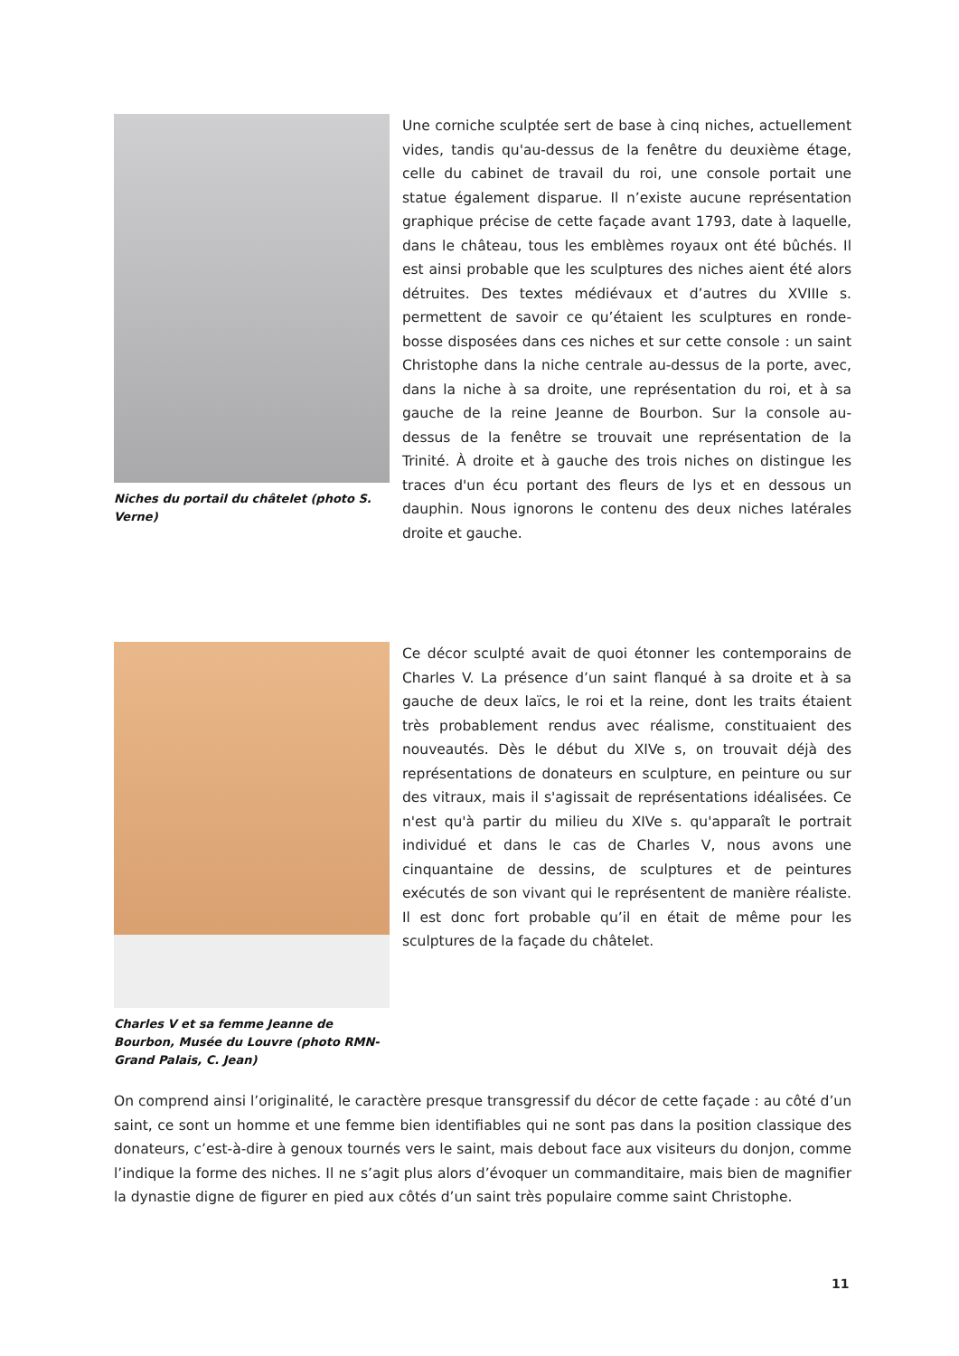Niches du portail du châtelet (photo S. Verne)
Une corniche sculptée sert de base à cinq niches, actuellement vides, tandis qu'au-dessus de la fenêtre du deuxième étage, celle du cabinet de travail du roi, une console portait une statue également disparue. Il n’existe aucune représentation graphique précise de cette façade avant 1793, date à laquelle, dans le château, tous les emblèmes royaux ont été bûchés. Il est ainsi probable que les sculptures des niches aient été alors détruites. Des textes médiévaux et d’autres du XVIIIe s. permettent de savoir ce qu’étaient les sculptures en ronde-bosse disposées dans ces niches et sur cette console : un saint Christophe dans la niche centrale au-dessus de la porte, avec, dans la niche à sa droite, une représentation du roi, et à sa gauche de la reine Jeanne de Bourbon. Sur la console au-dessus de la fenêtre se trouvait une représentation de la Trinité. À droite et à gauche des trois niches on distingue les traces d'un écu portant des fleurs de lys et en dessous un dauphin. Nous ignorons le contenu des deux niches latérales droite et gauche.
Charles V et sa femme Jeanne de Bourbon, Musée du Louvre (photo RMN-Grand Palais, C. Jean)
Ce décor sculpté avait de quoi étonner les contemporains de Charles V. La présence d’un saint flanqué à sa droite et à sa gauche de deux laïcs, le roi et la reine, dont les traits étaient très probablement rendus avec réalisme, constituaient des nouveautés. Dès le début du XIVe s, on trouvait déjà des représentations de donateurs en sculpture, en peinture ou sur des vitraux, mais il s'agissait de représentations idéalisées. Ce n'est qu'à partir du milieu du XIVe s. qu'apparaît le portrait individué et dans le cas de Charles V, nous avons une cinquantaine de dessins, de sculptures et de peintures exécutés de son vivant qui le représentent de manière réaliste. Il est donc fort probable qu’il en était de même pour les sculptures de la façade du châtelet.
On comprend ainsi l’originalité, le caractère presque transgressif du décor de cette façade : au côté d’un saint, ce sont un homme et une femme bien identifiables qui ne sont pas dans la position classique des donateurs, c’est-à-dire à genoux tournés vers le saint, mais debout face aux visiteurs du donjon, comme l’indique la forme des niches. Il ne s’agit plus alors d’évoquer un commanditaire, mais bien de magnifier la dynastie digne de figurer en pied aux côtés d’un saint très populaire comme saint Christophe.
11